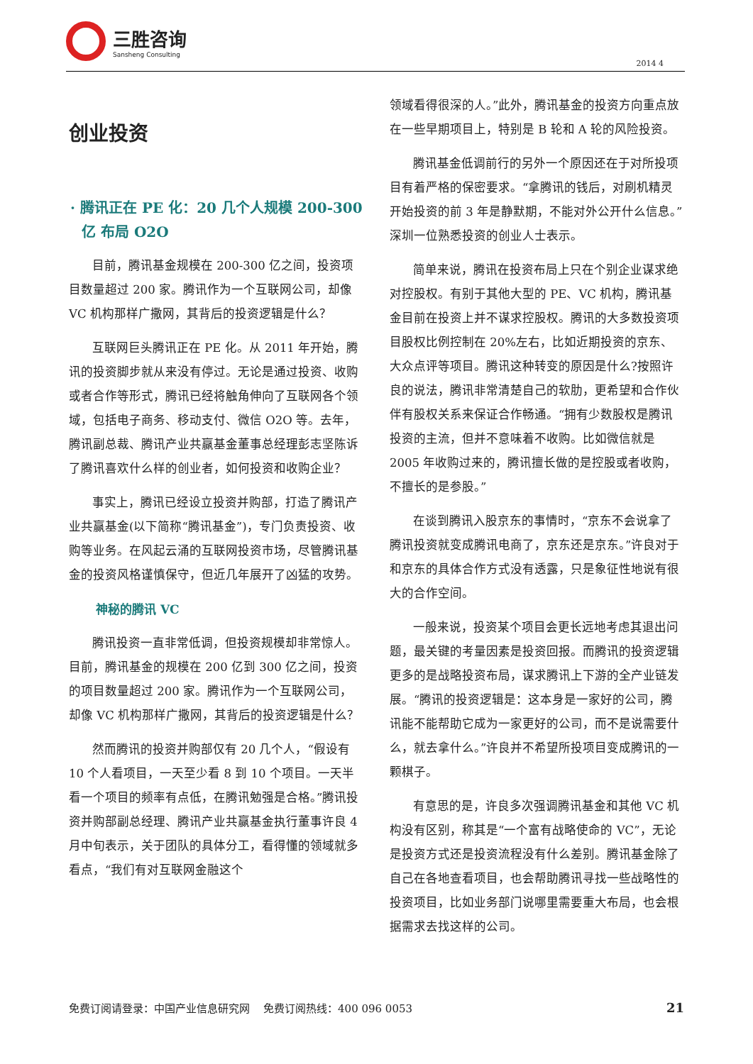三胜咨询
Sansheng Consulting
2014 4
创业投资
· 腾讯正在 PE 化：20 几个人规模 200-300 亿 布局 O2O
目前，腾讯基金规模在 200-300 亿之间，投资项目数量超过 200 家。腾讯作为一个互联网公司，却像 VC 机构那样广撒网，其背后的投资逻辑是什么？
互联网巨头腾讯正在 PE 化。从 2011 年开始，腾讯的投资脚步就从来没有停过。无论是通过投资、收购或者合作等形式，腾讯已经将触角伸向了互联网各个领域，包括电子商务、移动支付、微信 O2O 等。去年，腾讯副总裁、腾讯产业共赢基金董事总经理彭志坚陈诉了腾讯喜欢什么样的创业者，如何投资和收购企业？
事实上，腾讯已经设立投资并购部，打造了腾讯产业共赢基金(以下简称“腾讯基金”)，专门负责投资、收购等业务。在风起云涌的互联网投资市场，尽管腾讯基金的投资风格谨慎保守，但近几年展开了凶猛的攻势。
神秘的腾讯 VC
腾讯投资一直非常低调，但投资规模却非常惊人。目前，腾讯基金的规模在 200 亿到 300 亿之间，投资的项目数量超过 200 家。腾讯作为一个互联网公司，却像 VC 机构那样广撒网，其背后的投资逻辑是什么？
然而腾讯的投资并购部仅有 20 几个人，“假设有 10 个人看项目，一天至少看 8 到 10 个项目。一天半看一个项目的频率有点低，在腾讯勉强是合格。”腾讯投资并购部副总经理、腾讯产业共赢基金执行董事许良 4 月中旬表示，关于团队的具体分工，看得懂的领域就多看点，“我们有对互联网金融这个
领域看得很深的人。”此外，腾讯基金的投资方向重点放在一些早期项目上，特别是 B 轮和 A 轮的风险投资。
腾讯基金低调前行的另外一个原因还在于对所投项目有着严格的保密要求。“拿腾讯的钱后，对刷机精灵开始投资的前 3 年是静默期，不能对外公开什么信息。”深圳一位熟悉投资的创业人士表示。
简单来说，腾讯在投资布局上只在个别企业谋求绝对控股权。有别于其他大型的 PE、VC 机构，腾讯基金目前在投资上并不谋求控股权。腾讯的大多数投资项目股权比例控制在 20%左右，比如近期投资的京东、大众点评等项目。腾讯这种转变的原因是什么?按照许良的说法，腾讯非常清楚自己的软肋，更希望和合作伙伴有股权关系来保证合作畅通。“拥有少数股权是腾讯投资的主流，但并不意味着不收购。比如微信就是 2005 年收购过来的，腾讯擅长做的是控股或者收购，不擅长的是参股。”
在谈到腾讯入股京东的事情时，“京东不会说拿了腾讯投资就变成腾讯电商了，京东还是京东。”许良对于和京东的具体合作方式没有透露，只是象征性地说有很大的合作空间。
一般来说，投资某个项目会更长远地考虑其退出问题，最关键的考量因素是投资回报。而腾讯的投资逻辑更多的是战略投资布局，谋求腾讯上下游的全产业链发展。“腾讯的投资逻辑是：这本身是一家好的公司，腾讯能不能帮助它成为一家更好的公司，而不是说需要什么，就去拿什么。”许良并不希望所投项目变成腾讯的一颗棋子。
有意思的是，许良多次强调腾讯基金和其他 VC 机构没有区别，称其是“一个富有战略使命的 VC”，无论是投资方式还是投资流程没有什么差别。腾讯基金除了自己在各地查看项目，也会帮助腾讯寻找一些战略性的投资项目，比如业务部门说哪里需要重大布局，也会根据需求去找这样的公司。
免费订阅请登录：中国产业信息研究网 免费订阅热线：400 096 0053 21